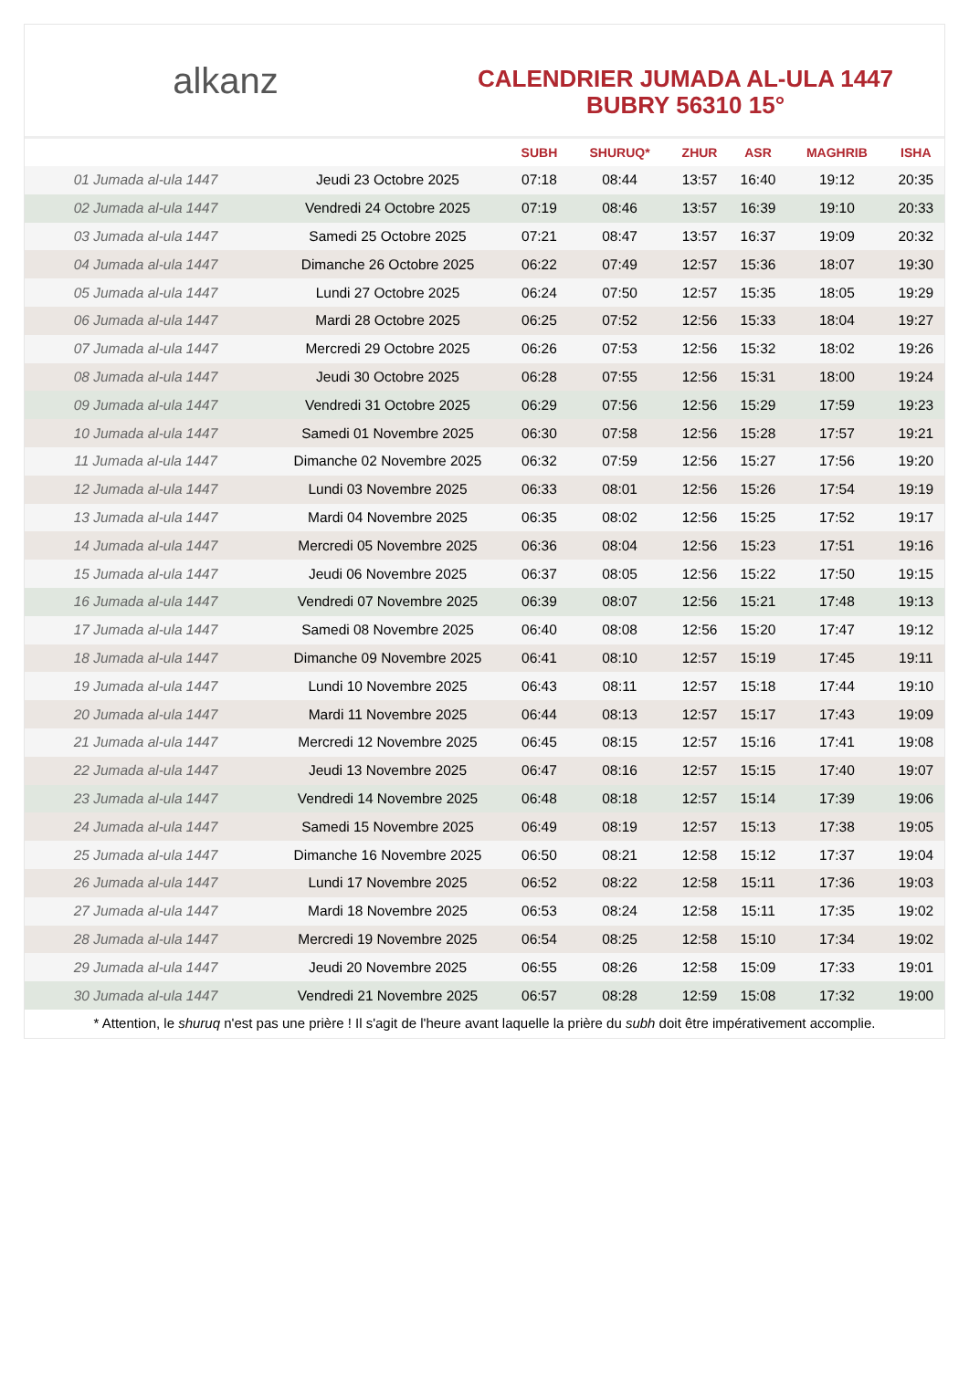alkanz
CALENDRIER JUMADA AL-ULA 1447
BUBRY 56310 15°
| | | SUBH | SHURUQ* | ZHUR | ASR | MAGHRIB | ISHA |
| --- | --- | --- | --- | --- | --- | --- | --- |
| 01 Jumada al-ula 1447 | Jeudi 23 Octobre 2025 | 07:18 | 08:44 | 13:57 | 16:40 | 19:12 | 20:35 |
| 02 Jumada al-ula 1447 | Vendredi 24 Octobre 2025 | 07:19 | 08:46 | 13:57 | 16:39 | 19:10 | 20:33 |
| 03 Jumada al-ula 1447 | Samedi 25 Octobre 2025 | 07:21 | 08:47 | 13:57 | 16:37 | 19:09 | 20:32 |
| 04 Jumada al-ula 1447 | Dimanche 26 Octobre 2025 | 06:22 | 07:49 | 12:57 | 15:36 | 18:07 | 19:30 |
| 05 Jumada al-ula 1447 | Lundi 27 Octobre 2025 | 06:24 | 07:50 | 12:57 | 15:35 | 18:05 | 19:29 |
| 06 Jumada al-ula 1447 | Mardi 28 Octobre 2025 | 06:25 | 07:52 | 12:56 | 15:33 | 18:04 | 19:27 |
| 07 Jumada al-ula 1447 | Mercredi 29 Octobre 2025 | 06:26 | 07:53 | 12:56 | 15:32 | 18:02 | 19:26 |
| 08 Jumada al-ula 1447 | Jeudi 30 Octobre 2025 | 06:28 | 07:55 | 12:56 | 15:31 | 18:00 | 19:24 |
| 09 Jumada al-ula 1447 | Vendredi 31 Octobre 2025 | 06:29 | 07:56 | 12:56 | 15:29 | 17:59 | 19:23 |
| 10 Jumada al-ula 1447 | Samedi 01 Novembre 2025 | 06:30 | 07:58 | 12:56 | 15:28 | 17:57 | 19:21 |
| 11 Jumada al-ula 1447 | Dimanche 02 Novembre 2025 | 06:32 | 07:59 | 12:56 | 15:27 | 17:56 | 19:20 |
| 12 Jumada al-ula 1447 | Lundi 03 Novembre 2025 | 06:33 | 08:01 | 12:56 | 15:26 | 17:54 | 19:19 |
| 13 Jumada al-ula 1447 | Mardi 04 Novembre 2025 | 06:35 | 08:02 | 12:56 | 15:25 | 17:52 | 19:17 |
| 14 Jumada al-ula 1447 | Mercredi 05 Novembre 2025 | 06:36 | 08:04 | 12:56 | 15:23 | 17:51 | 19:16 |
| 15 Jumada al-ula 1447 | Jeudi 06 Novembre 2025 | 06:37 | 08:05 | 12:56 | 15:22 | 17:50 | 19:15 |
| 16 Jumada al-ula 1447 | Vendredi 07 Novembre 2025 | 06:39 | 08:07 | 12:56 | 15:21 | 17:48 | 19:13 |
| 17 Jumada al-ula 1447 | Samedi 08 Novembre 2025 | 06:40 | 08:08 | 12:56 | 15:20 | 17:47 | 19:12 |
| 18 Jumada al-ula 1447 | Dimanche 09 Novembre 2025 | 06:41 | 08:10 | 12:57 | 15:19 | 17:45 | 19:11 |
| 19 Jumada al-ula 1447 | Lundi 10 Novembre 2025 | 06:43 | 08:11 | 12:57 | 15:18 | 17:44 | 19:10 |
| 20 Jumada al-ula 1447 | Mardi 11 Novembre 2025 | 06:44 | 08:13 | 12:57 | 15:17 | 17:43 | 19:09 |
| 21 Jumada al-ula 1447 | Mercredi 12 Novembre 2025 | 06:45 | 08:15 | 12:57 | 15:16 | 17:41 | 19:08 |
| 22 Jumada al-ula 1447 | Jeudi 13 Novembre 2025 | 06:47 | 08:16 | 12:57 | 15:15 | 17:40 | 19:07 |
| 23 Jumada al-ula 1447 | Vendredi 14 Novembre 2025 | 06:48 | 08:18 | 12:57 | 15:14 | 17:39 | 19:06 |
| 24 Jumada al-ula 1447 | Samedi 15 Novembre 2025 | 06:49 | 08:19 | 12:57 | 15:13 | 17:38 | 19:05 |
| 25 Jumada al-ula 1447 | Dimanche 16 Novembre 2025 | 06:50 | 08:21 | 12:58 | 15:12 | 17:37 | 19:04 |
| 26 Jumada al-ula 1447 | Lundi 17 Novembre 2025 | 06:52 | 08:22 | 12:58 | 15:11 | 17:36 | 19:03 |
| 27 Jumada al-ula 1447 | Mardi 18 Novembre 2025 | 06:53 | 08:24 | 12:58 | 15:11 | 17:35 | 19:02 |
| 28 Jumada al-ula 1447 | Mercredi 19 Novembre 2025 | 06:54 | 08:25 | 12:58 | 15:10 | 17:34 | 19:02 |
| 29 Jumada al-ula 1447 | Jeudi 20 Novembre 2025 | 06:55 | 08:26 | 12:58 | 15:09 | 17:33 | 19:01 |
| 30 Jumada al-ula 1447 | Vendredi 21 Novembre 2025 | 06:57 | 08:28 | 12:59 | 15:08 | 17:32 | 19:00 |
* Attention, le shuruq n'est pas une prière ! Il s'agit de l'heure avant laquelle la prière du subh doit être impérativement accomplie.